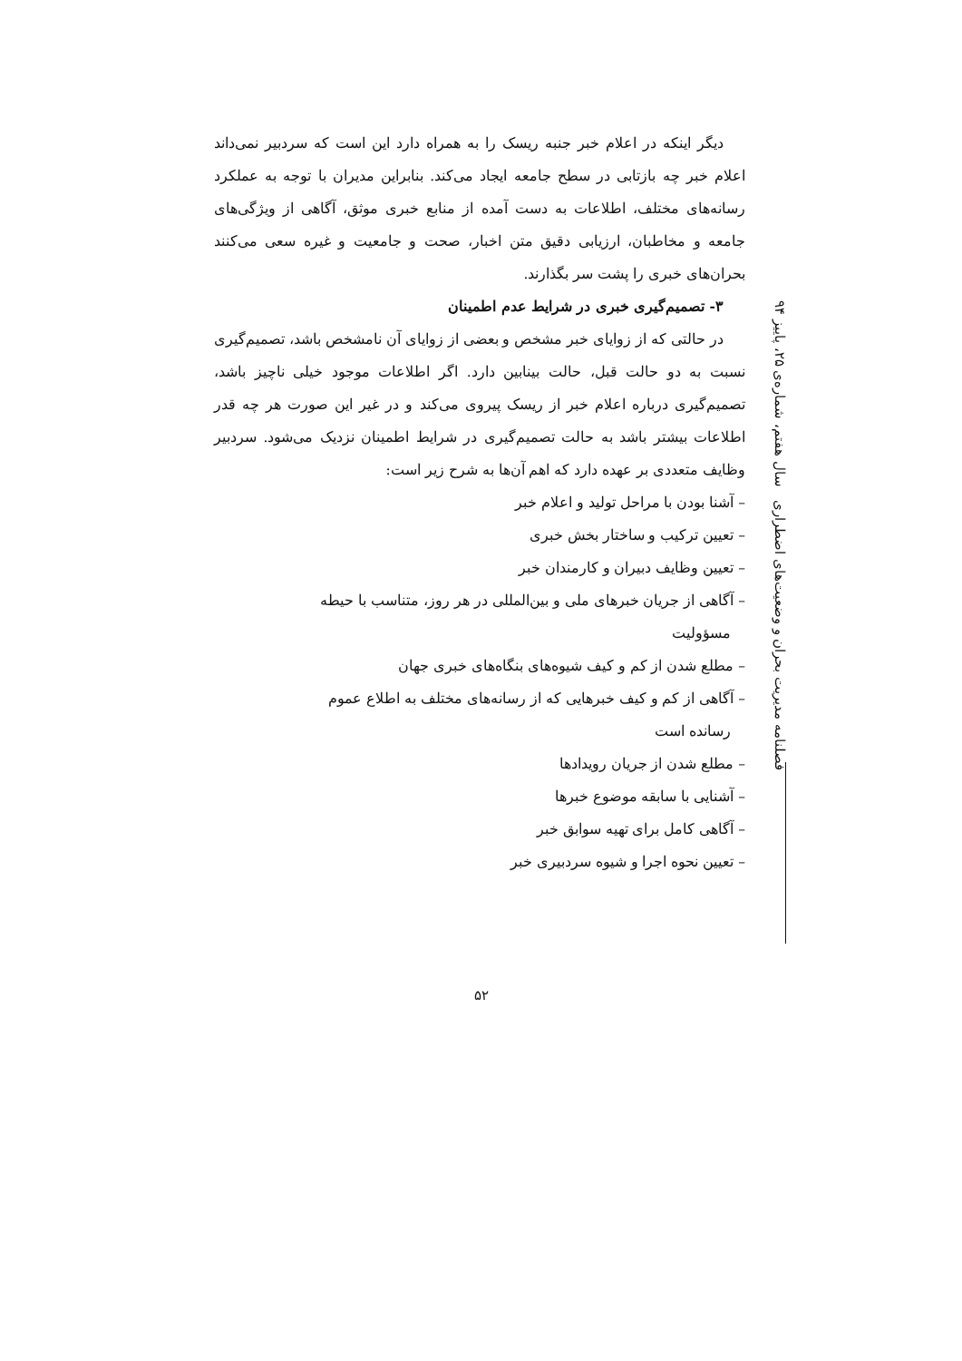دیگر اینکه در اعلام خبر جنبه ریسک را به همراه دارد این است که سردبیر نمی‌داند اعلام خبر چه بازتابی در سطح جامعه ایجاد می‌کند. بنابراین مدیران با توجه به عملکرد رسانه‌های مختلف، اطلاعات به دست آمده از منابع خبری موثق، آگاهی از ویژگی‌های جامعه و مخاطبان، ارزیابی دقیق متن اخبار، صحت و جامعیت و غیره سعی می‌کنند بحران‌های خبری را پشت سر بگذارند.
۳- تصمیم‌گیری خبری در شرایط عدم اطمینان
در حالتی که از زوایای خبر مشخص و بعضی از زوایای آن نامشخص باشد، تصمیم‌گیری نسبت به دو حالت قبل، حالت بینابین دارد. اگر اطلاعات موجود خیلی ناچیز باشد، تصمیم‌گیری درباره اعلام خبر از ریسک پیروی می‌کند و در غیر این صورت هر چه قدر اطلاعات بیشتر باشد به حالت تصمیم‌گیری در شرایط اطمینان نزدیک می‌شود. سردبیر وظایف متعددی بر عهده دارد که اهم آن‌ها به شرح زیر است:
– آشنا بودن با مراحل تولید و اعلام خبر
– تعیین ترکیب و ساختار بخش خبری
– تعیین وظایف دبیران و کارمندان خبر
– آگاهی از جریان خبرهای ملی و بین‌المللی در هر روز، متناسب با حیطه
مسؤولیت
– مطلع شدن از کم و کیف شیوه‌های بنگاه‌های خبری جهان
– آگاهی از کم و کیف خبرهایی که از رسانه‌های مختلف به اطلاع عموم
رسانده است
– مطلع شدن از جریان رویدادها
– آشنایی با سابقه موضوع خبرها
– آگاهی کامل برای تهیه سوابق خبر
– تعیین نحوه اجرا و شیوه سردبیری خبر
فصلنامه مدیریت بحران و وضعیت‌های اضطراری سال هفتم، شماره‌ی ۲۵، پاییز ۹۴
۵۲